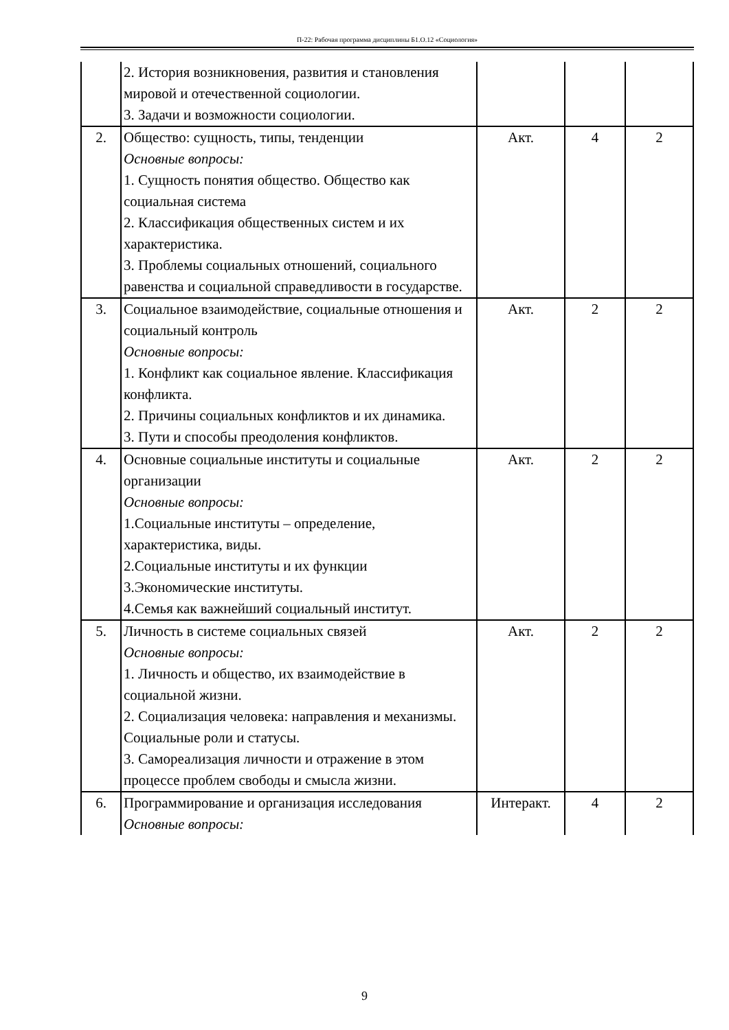П-22: Рабочая программа дисциплины Б1.О.12 «Социология»
| | 2. История возникновения, развития и становления мировой и отечественной социологии. 3. Задачи и возможности социологии. | | | |
| 2. | Общество: сущность, типы, тенденции Основные вопросы: 1. Сущность понятия общество. Общество как социальная система 2. Классификация общественных систем и их характеристика. 3. Проблемы социальных отношений, социального равенства и социальной справедливости в государстве. | Акт. | 4 | 2 |
| 3. | Социальное взаимодействие, социальные отношения и социальный контроль Основные вопросы: 1. Конфликт как социальное явление. Классификация конфликта. 2. Причины социальных конфликтов и их динамика. 3. Пути и способы преодоления конфликтов. | Акт. | 2 | 2 |
| 4. | Основные социальные институты и социальные организации Основные вопросы: 1.Социальные институты – определение, характеристика, виды. 2.Социальные институты и их функции 3.Экономические институты. 4.Семья как важнейший социальный институт. | Акт. | 2 | 2 |
| 5. | Личность в системе социальных связей Основные вопросы: 1. Личность и общество, их взаимодействие в социальной жизни. 2. Социализация человека: направления и механизмы. Социальные роли и статусы. 3. Самореализация личности и отражение в этом процессе проблем свободы и смысла жизни. | Акт. | 2 | 2 |
| 6. | Программирование и организация исследования Основные вопросы: | Интеракт. | 4 | 2 |
9